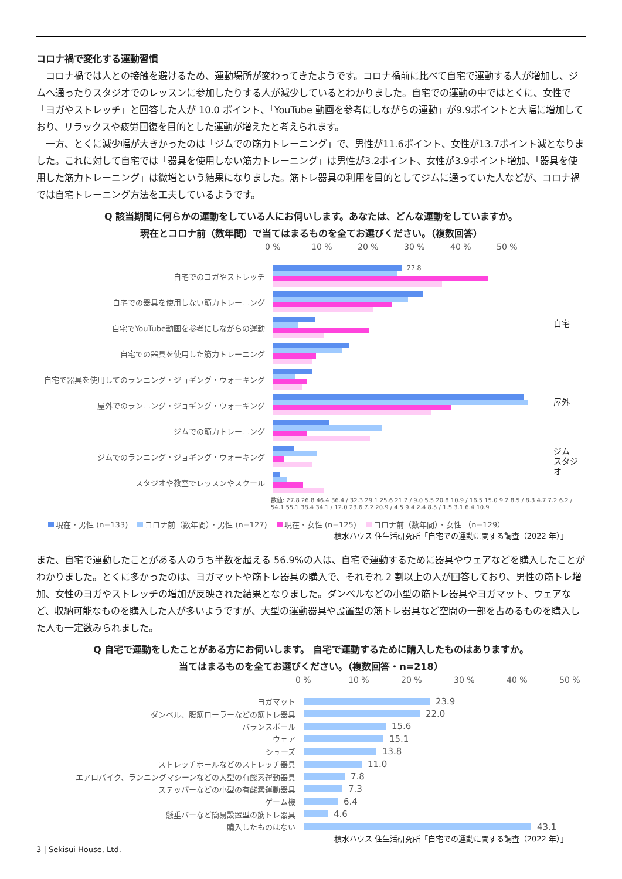コロナ禍で変化する運動習慣
コロナ禍では人との接触を避けるため、運動場所が変わってきたようです。コロナ禍前に比べて自宅で運動する人が増加し、ジムへ通ったりスタジオでのレッスンに参加したりする人が減少しているとわかりました。自宅での運動の中ではとくに、女性で「ヨガやストレッチ」と回答した人が 10.0 ポイント、「YouTube 動画を参考にしながらの運動」が9.9ポイントと大幅に増加しており、リラックスや疲労回復を目的とした運動が増えたと考えられます。
一方、とくに減少幅が大きかったのは「ジムでの筋力トレーニング」で、男性が11.6ポイント、女性が13.7ポイント減となりました。これに対して自宅では「器具を使用しない筋力トレーニング」は男性が3.2ポイント、女性が3.9ポイント増加、「器具を使用した筋力トレーニング」は微増という結果になりました。筋トレ器具の利用を目的としてジムに通っていた人などが、コロナ禍では自宅トレーニング方法を工夫しているようです。
Q 該当期間に何らかの運動をしている人にお伺いします。あなたは、どんな運動をしていますか。
現在とコロナ前（数年間）で当てはまるものを全てお選びください。（複数回答）
0 % 10 % 20 % 30 % 40 % 50 %
自宅でのヨガやストレッチ
27.8
自宅での器具を使用しない筋力トレーニング
自宅でYouTube動画を参考にしながらの運動
自宅での器具を使用した筋力トレーニング
自宅で器具を使用してのランニング・ジョギング・ウォーキング
屋外でのランニング・ジョギング・ウォーキング
ジムでの筋力トレーニング
ジムでのランニング・ジョギング・ウォーキング
スタジオや教室でレッスンやスクール
自宅
屋外
ジム
スタジオ
数値: 27.8 26.8 46.4 36.4 / 32.3 29.1 25.6 21.7 / 9.0 5.5 20.8 10.9 / 16.5 15.0 9.2 8.5 / 8.3 4.7 7.2 6.2 / 54.1 55.1 38.4 34.1 / 12.0 23.6 7.2 20.9 / 4.5 9.4 2.4 8.5 / 1.5 3.1 6.4 10.9
現在・男性 (n=133) コロナ前（数年間）・男性 (n=127) 現在・女性 (n=125) コロナ前（数年間）・女性 （n=129）
積水ハウス 住生活研究所「自宅での運動に関する調査（2022 年）」
また、自宅で運動したことがある人のうち半数を超える 56.9%の人は、自宅で運動するために器具やウェアなどを購入したことがわかりました。とくに多かったのは、ヨガマットや筋トレ器具の購入で、それぞれ 2 割以上の人が回答しており、男性の筋トレ増加、女性のヨガやストレッチの増加が反映された結果となりました。ダンベルなどの小型の筋トレ器具やヨガマット、ウェアなど、収納可能なものを購入した人が多いようですが、大型の運動器具や設置型の筋トレ器具など空間の一部を占めるものを購入した人も一定数みられました。
Q 自宅で運動をしたことがある方にお伺いします。 自宅で運動するために購入したものはありますか。
当てはまるものを全てお選びください。（複数回答・n=218）
0 % 10 % 20 % 30 % 40 % 50 %
ヨガマット
23.9
ダンベル、腹筋ローラーなどの筋トレ器具
22.0
バランスボール
15.6
ウェア
15.1
シューズ
13.8
ストレッチポールなどのストレッチ器具
11.0
エアロバイク、ランニングマシーンなどの大型の有酸素運動器具
7.8
ステッパーなどの小型の有酸素運動器具
7.3
ゲーム機
6.4
懸垂バーなど簡易設置型の筋トレ器具
4.6
購入したものはない
43.1
積水ハウス 住生活研究所「自宅での運動に関する調査（2022 年）」
3 | Sekisui House, Ltd.